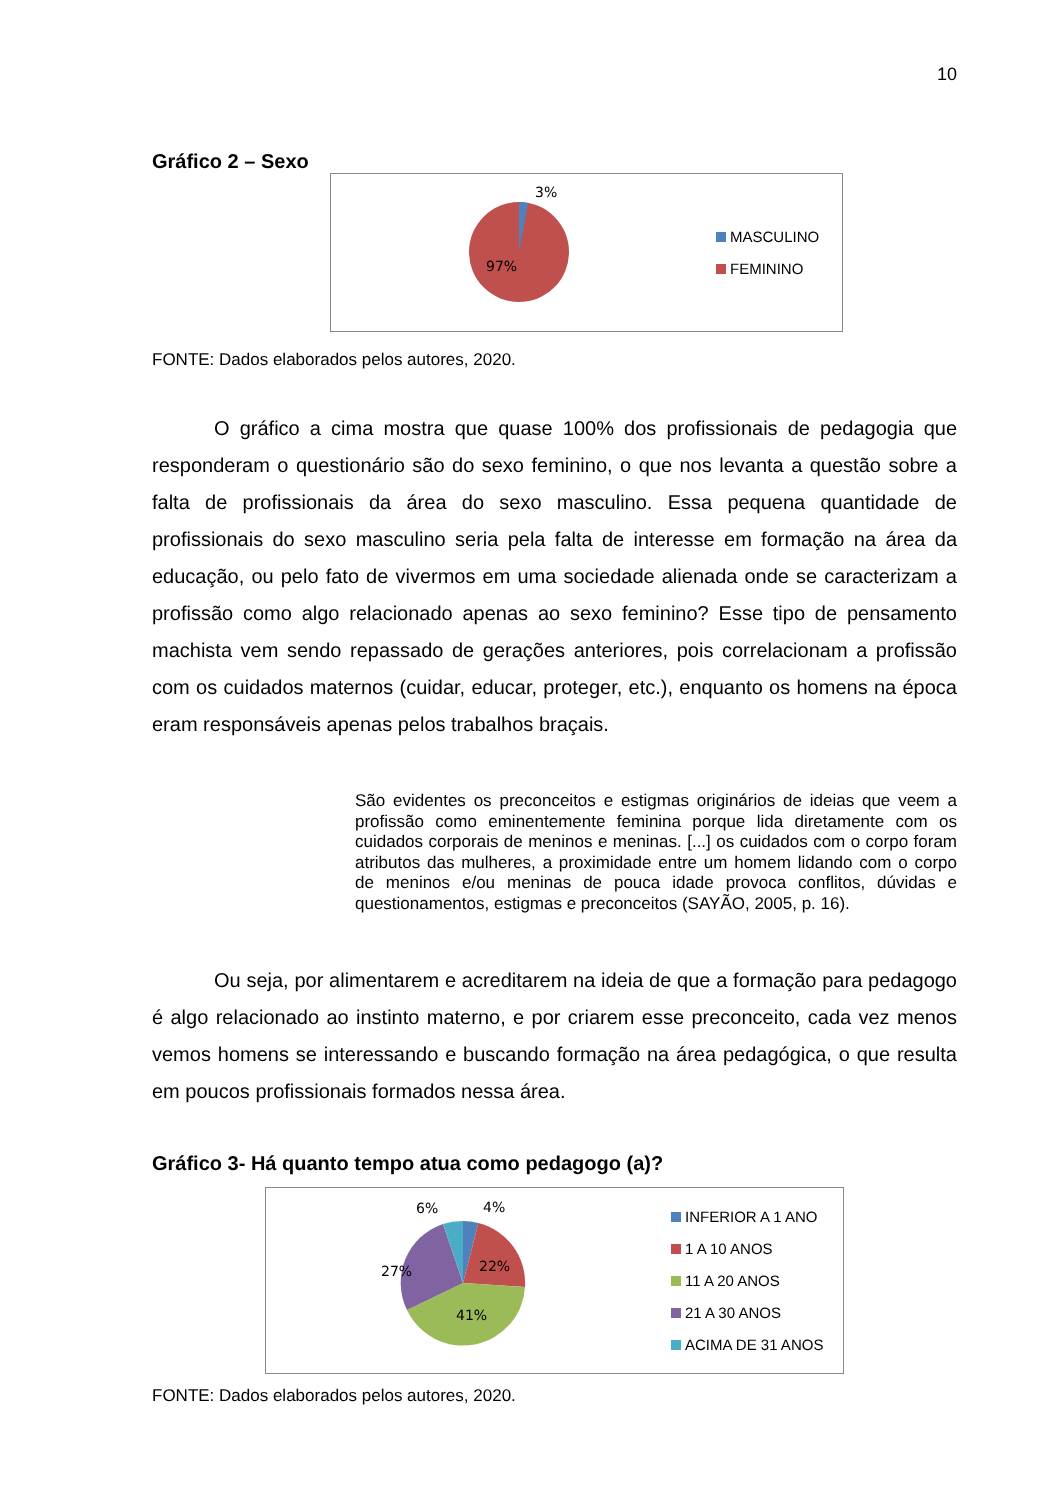10
Gráfico 2 – Sexo
3%
97%
MASCULINO
FEMININO
FONTE: Dados elaborados pelos autores, 2020.
O gráfico a cima mostra que quase 100% dos profissionais de pedagogia que responderam o questionário são do sexo feminino, o que nos levanta a questão sobre a falta de profissionais da área do sexo masculino. Essa pequena quantidade de profissionais do sexo masculino seria pela falta de interesse em formação na área da educação, ou pelo fato de vivermos em uma sociedade alienada onde se caracterizam a profissão como algo relacionado apenas ao sexo feminino? Esse tipo de pensamento machista vem sendo repassado de gerações anteriores, pois correlacionam a profissão com os cuidados maternos (cuidar, educar, proteger, etc.), enquanto os homens na época eram responsáveis apenas pelos trabalhos braçais.
São evidentes os preconceitos e estigmas originários de ideias que veem a profissão como eminentemente feminina porque lida diretamente com os cuidados corporais de meninos e meninas. [...] os cuidados com o corpo foram atributos das mulheres, a proximidade entre um homem lidando com o corpo de meninos e/ou meninas de pouca idade provoca conflitos, dúvidas e questionamentos, estigmas e preconceitos (SAYÃO, 2005, p. 16).
Ou seja, por alimentarem e acreditarem na ideia de que a formação para pedagogo é algo relacionado ao instinto materno, e por criarem esse preconceito, cada vez menos vemos homens se interessando e buscando formação na área pedagógica, o que resulta em poucos profissionais formados nessa área.
Gráfico 3- Há quanto tempo atua como pedagogo (a)?
6%
4%
22%
27%
41%
INFERIOR A 1 ANO
1 A 10 ANOS
11 A 20 ANOS
21 A 30 ANOS
ACIMA DE 31 ANOS
FONTE: Dados elaborados pelos autores, 2020.